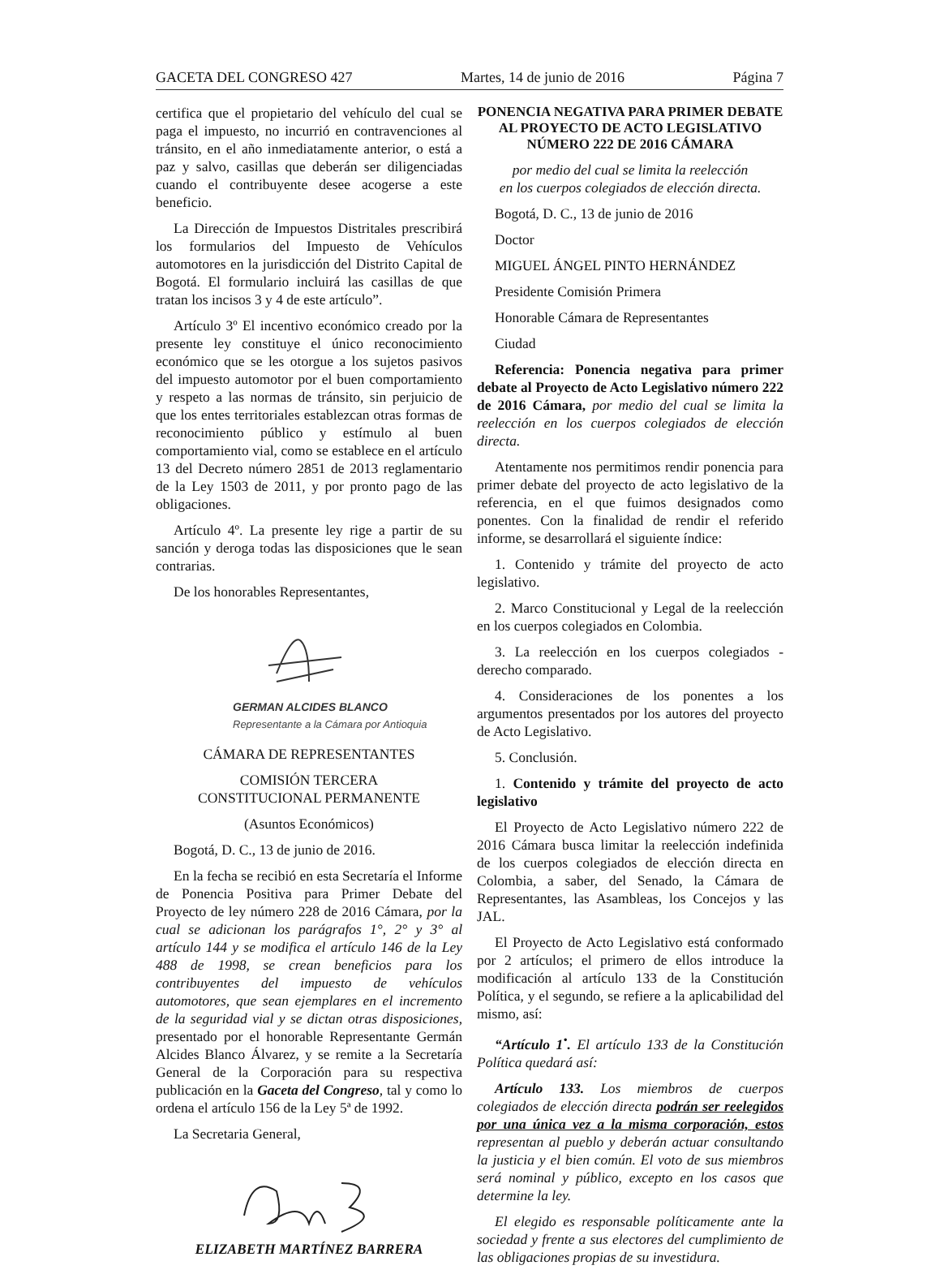GACETA DEL CONGRESO 427 Martes, 14 de junio de 2016 Página 7
certifica que el propietario del vehículo del cual se paga el impuesto, no incurrió en contravenciones al tránsito, en el año inmediatamente anterior, o está a paz y salvo, casillas que deberán ser diligenciadas cuando el contribuyente desee acogerse a este beneficio.
La Dirección de Impuestos Distritales prescribirá los formularios del Impuesto de Vehículos automotores en la jurisdicción del Distrito Capital de Bogotá. El formulario incluirá las casillas de que tratan los incisos 3 y 4 de este artículo”.
Artículo 3º El incentivo económico creado por la presente ley constituye el único reconocimiento económico que se les otorgue a los sujetos pasivos del impuesto automotor por el buen comportamiento y respeto a las normas de tránsito, sin perjuicio de que los entes territoriales establezcan otras formas de reconocimiento público y estímulo al buen comportamiento vial, como se establece en el artículo 13 del Decreto número 2851 de 2013 reglamentario de la Ley 1503 de 2011, y por pronto pago de las obligaciones.
Artículo 4º. La presente ley rige a partir de su sanción y deroga todas las disposiciones que le sean contrarias.
De los honorables Representantes,
GERMAN ALCIDES BLANCO
Representante a la Cámara por Antioquia
CÁMARA DE REPRESENTANTES
COMISIÓN TERCERA
CONSTITUCIONAL PERMANENTE
(Asuntos Económicos)
Bogotá, D. C., 13 de junio de 2016.
En la fecha se recibió en esta Secretaría el Informe de Ponencia Positiva para Primer Debate del Proyecto de ley número 228 de 2016 Cámara, por la cual se adicionan los parágrafos 1°, 2° y 3° al artículo 144 y se modifica el artículo 146 de la Ley 488 de 1998, se crean beneficios para los contribuyentes del impuesto de vehículos automotores, que sean ejemplares en el incremento de la seguridad vial y se dictan otras disposiciones, presentado por el honorable Representante Germán Alcides Blanco Álvarez, y se remite a la Secretaría General de la Corporación para su respectiva publicación en la Gaceta del Congreso, tal y como lo ordena el artículo 156 de la Ley 5ª de 1992.
La Secretaria General,
ELIZABETH MARTÍNEZ BARRERA
PONENCIA NEGATIVA PARA PRIMER DEBATE AL PROYECTO DE ACTO LEGISLATIVO NÚMERO 222 DE 2016 CÁMARA
por medio del cual se limita la reelección
en los cuerpos colegiados de elección directa.
Bogotá, D. C., 13 de junio de 2016
Doctor
MIGUEL ÁNGEL PINTO HERNÁNDEZ
Presidente Comisión Primera
Honorable Cámara de Representantes
Ciudad
Referencia: Ponencia negativa para primer debate al Proyecto de Acto Legislativo número 222 de 2016 Cámara, por medio del cual se limita la reelección en los cuerpos colegiados de elección directa.
Atentamente nos permitimos rendir ponencia para primer debate del proyecto de acto legislativo de la referencia, en el que fuimos designados como ponentes. Con la finalidad de rendir el referido informe, se desarrollará el siguiente índice:
1. Contenido y trámite del proyecto de acto legislativo.
2. Marco Constitucional y Legal de la reelección en los cuerpos colegiados en Colombia.
3. La reelección en los cuerpos colegiados - derecho comparado.
4. Consideraciones de los ponentes a los argumentos presentados por los autores del proyecto de Acto Legislativo.
5. Conclusión.
1. Contenido y trámite del proyecto de acto legislativo
El Proyecto de Acto Legislativo número 222 de 2016 Cámara busca limitar la reelección indefinida de los cuerpos colegiados de elección directa en Colombia, a saber, del Senado, la Cámara de Representantes, las Asambleas, los Concejos y las JAL.
El Proyecto de Acto Legislativo está conformado por 2 artículos; el primero de ellos introduce la modificación al artículo 133 de la Constitución Política, y el segundo, se refiere a la aplicabilidad del mismo, así:
“Artículo 1<sup>•</sup>. El artículo 133 de la Constitución Política quedará así:
Artículo 133. Los miembros de cuerpos colegiados de elección directa podrán ser reelegidos por una única vez a la misma corporación, estos representan al pueblo y deberán actuar consultando la justicia y el bien común. El voto de sus miembros será nominal y público, excepto en los casos que determine la ley.
El elegido es responsable políticamente ante la sociedad y frente a sus electores del cumplimiento de las obligaciones propias de su investidura.